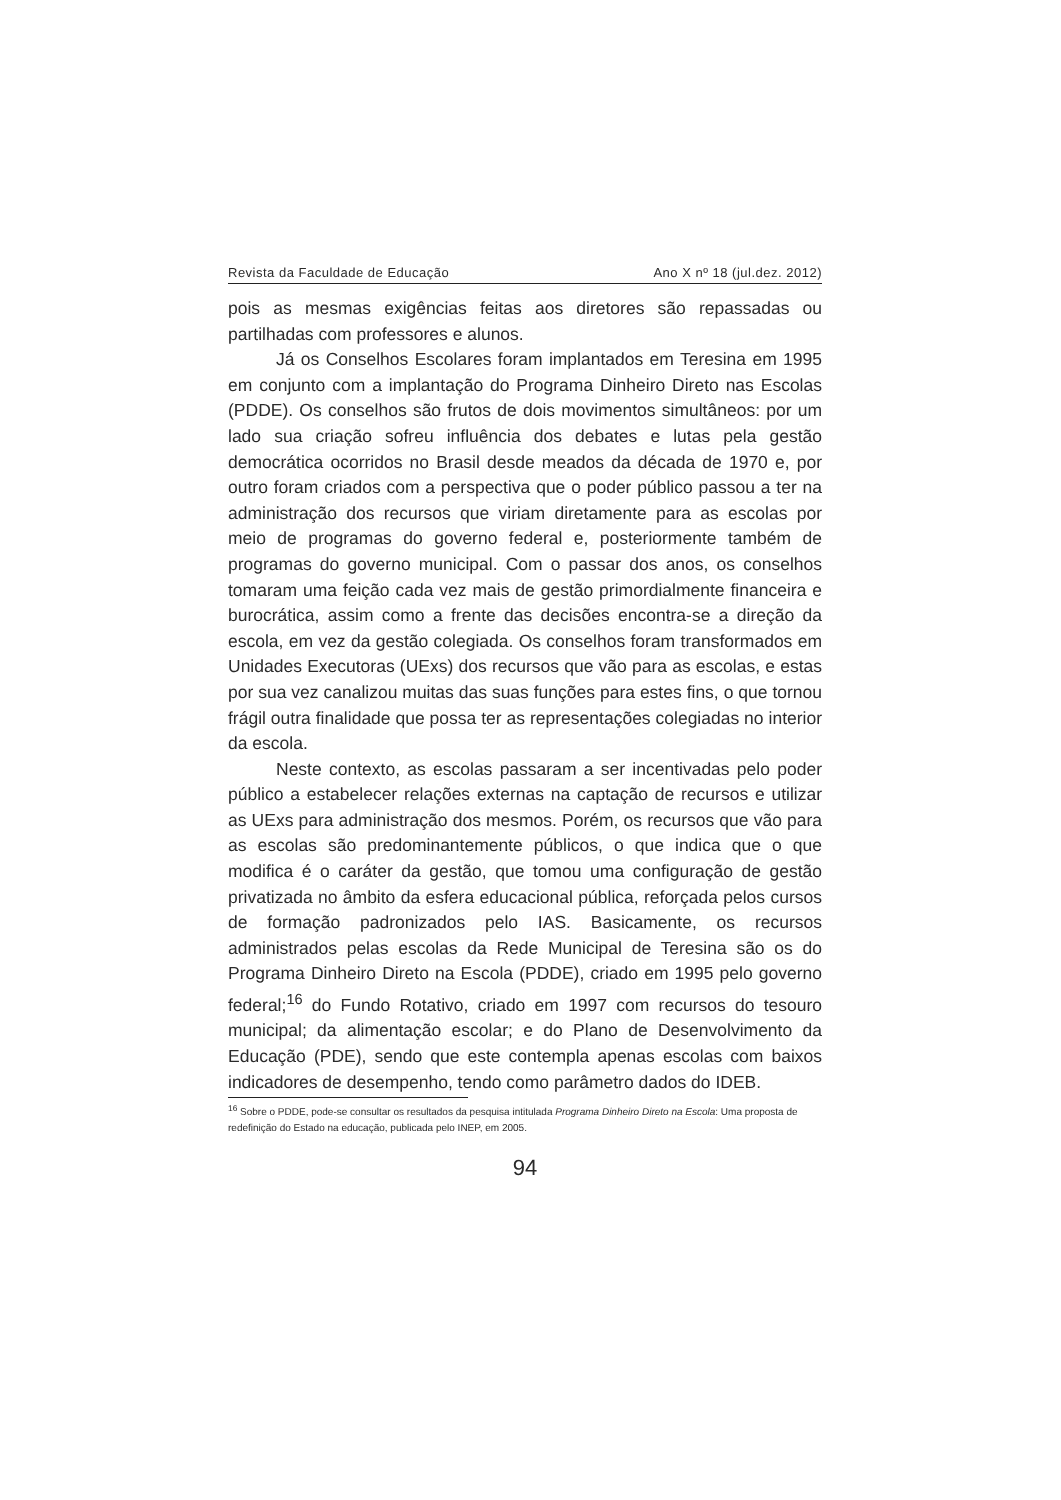Revista da Faculdade de Educação Ano X nº 18 (jul.dez. 2012)
pois as mesmas exigências feitas aos diretores são repassadas ou partilhadas com professores e alunos.
Já os Conselhos Escolares foram implantados em Teresina em 1995 em conjunto com a implantação do Programa Dinheiro Direto nas Escolas (PDDE). Os conselhos são frutos de dois movimentos simultâneos: por um lado sua criação sofreu influência dos debates e lutas pela gestão democrática ocorridos no Brasil desde meados da década de 1970 e, por outro foram criados com a perspectiva que o poder público passou a ter na administração dos recursos que viriam diretamente para as escolas por meio de programas do governo federal e, posteriormente também de programas do governo municipal. Com o passar dos anos, os conselhos tomaram uma feição cada vez mais de gestão primordialmente financeira e burocrática, assim como a frente das decisões encontra-se a direção da escola, em vez da gestão colegiada. Os conselhos foram transformados em Unidades Executoras (UExs) dos recursos que vão para as escolas, e estas por sua vez canalizou muitas das suas funções para estes fins, o que tornou frágil outra finalidade que possa ter as representações colegiadas no interior da escola.
Neste contexto, as escolas passaram a ser incentivadas pelo poder público a estabelecer relações externas na captação de recursos e utilizar as UExs para administração dos mesmos. Porém, os recursos que vão para as escolas são predominantemente públicos, o que indica que o que modifica é o caráter da gestão, que tomou uma configuração de gestão privatizada no âmbito da esfera educacional pública, reforçada pelos cursos de formação padronizados pelo IAS. Basicamente, os recursos administrados pelas escolas da Rede Municipal de Teresina são os do Programa Dinheiro Direto na Escola (PDDE), criado em 1995 pelo governo federal;<sup>16</sup> do Fundo Rotativo, criado em 1997 com recursos do tesouro municipal; da alimentação escolar; e do Plano de Desenvolvimento da Educação (PDE), sendo que este contempla apenas escolas com baixos indicadores de desempenho, tendo como parâmetro dados do IDEB.
<sup>16</sup> Sobre o PDDE, pode-se consultar os resultados da pesquisa intitulada Programa Dinheiro Direto na Escola: Uma proposta de redefinição do Estado na educação, publicada pelo INEP, em 2005.
94